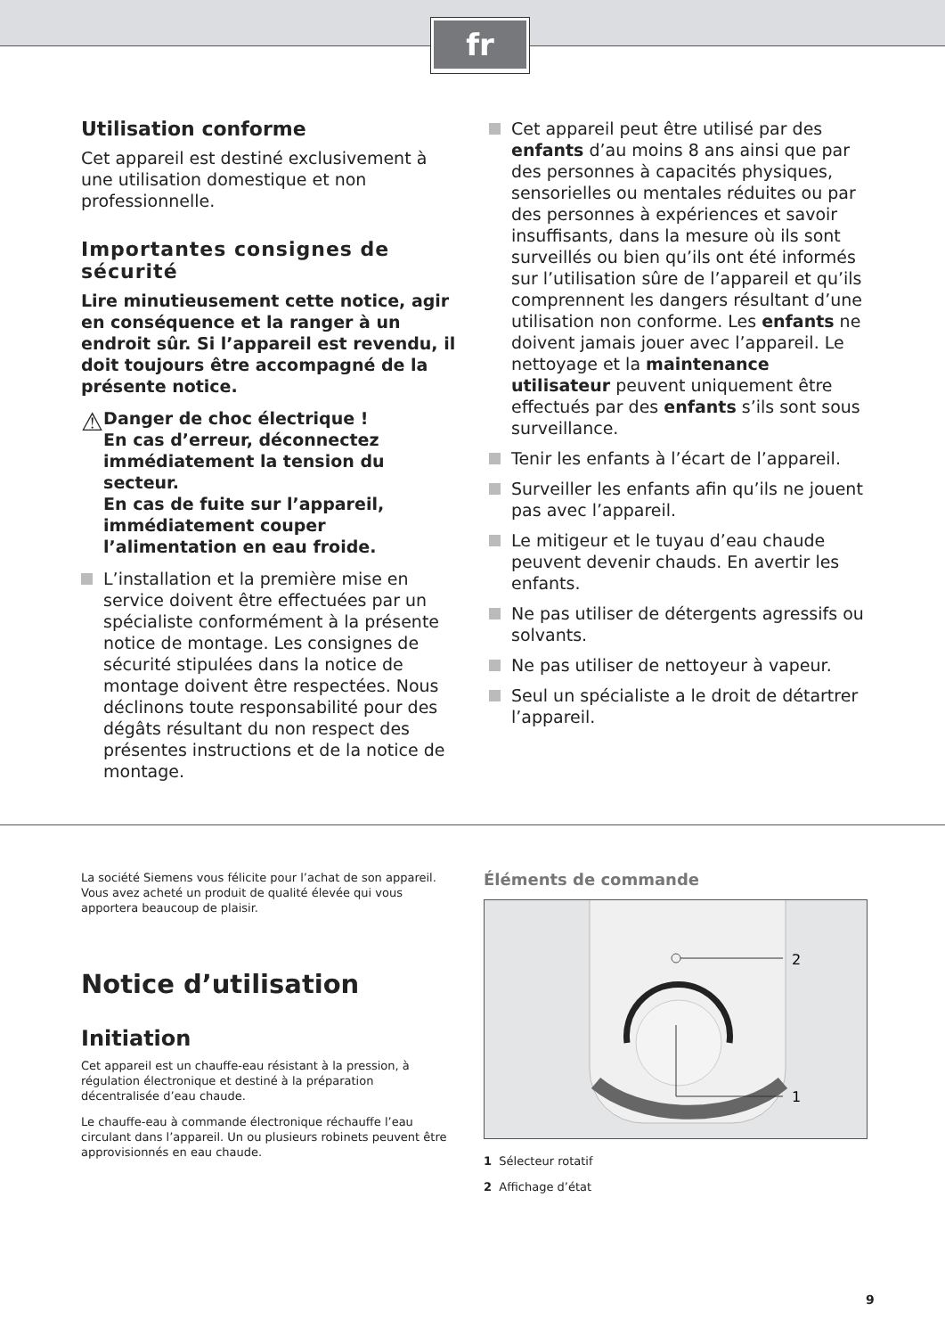fr
Utilisation conforme
Cet appareil est destiné exclusivement à une utilisation domestique et non professionnelle.
Importantes consignes de sécurité
Lire minutieusement cette notice, agir en conséquence et la ranger à un endroit sûr. Si l’appareil est revendu, il doit toujours être accompagné de la présente notice.
⚠
Danger de choc électrique !
En cas d’erreur, déconnectez immédiatement la tension du secteur.
En cas de fuite sur l’appareil, immédiatement couper l’alimentation en eau froide.
L’installation et la première mise en service doivent être effectuées par un spécialiste conformément à la présente notice de montage. Les consignes de sécurité stipulées dans la notice de montage doivent être respectées. Nous déclinons toute responsabilité pour des dégâts résultant du non respect des présentes instructions et de la notice de montage.
Cet appareil peut être utilisé par des enfants d’au moins 8 ans ainsi que par des personnes à capacités physiques, sensorielles ou mentales réduites ou par des personnes à expériences et savoir insuffisants, dans la mesure où ils sont surveillés ou bien qu’ils ont été informés sur l’utilisation sûre de l’appareil et qu’ils comprennent les dangers résultant d’une utilisation non conforme. Les enfants ne doivent jamais jouer avec l’appareil. Le nettoyage et la maintenance utilisateur peuvent uniquement être effectués par des enfants s’ils sont sous surveillance.
Tenir les enfants à l’écart de l’appareil.
Surveiller les enfants afin qu’ils ne jouent pas avec l’appareil.
Le mitigeur et le tuyau d’eau chaude peuvent devenir chauds. En avertir les enfants.
Ne pas utiliser de détergents agressifs ou solvants.
Ne pas utiliser de nettoyeur à vapeur.
Seul un spécialiste a le droit de détartrer l’appareil.
La société Siemens vous félicite pour l’achat de son appareil. Vous avez acheté un produit de qualité élevée qui vous apportera beaucoup de plaisir.
Notice d’utilisation
Initiation
Cet appareil est un chauffe-eau résistant à la pression, à régulation électronique et destiné à la préparation décentralisée d’eau chaude.
Le chauffe-eau à commande électronique réchauffe l’eau circulant dans l’appareil. Un ou plusieurs robinets peuvent être approvisionnés en eau chaude.
Éléments de commande
2
1
1 Sélecteur rotatif
2 Affichage d’état
9